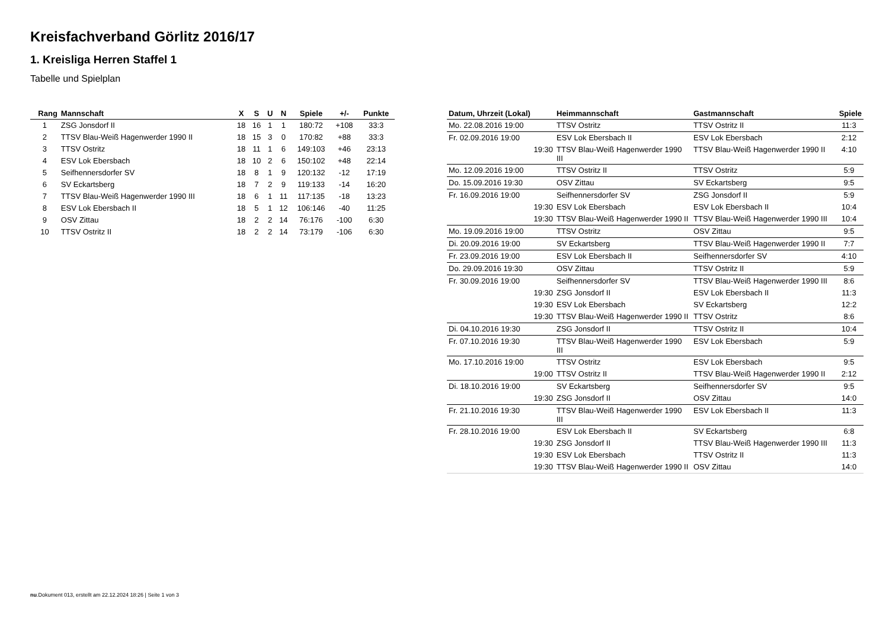Kreisfachverband Görlitz 2016/17
1. Kreisliga Herren Staffel 1
Tabelle und Spielplan
| Rang | Mannschaft | X | S | U | N | Spiele | +/- | Punkte |
| --- | --- | --- | --- | --- | --- | --- | --- | --- |
| 1 | ZSG Jonsdorf II | 18 | 16 | 1 | 1 | 180:72 | +108 | 33:3 |
| 2 | TTSV Blau-Weiß Hagenwerder 1990 II | 18 | 15 | 3 | 0 | 170:82 | +88 | 33:3 |
| 3 | TTSV Ostritz | 18 | 11 | 1 | 6 | 149:103 | +46 | 23:13 |
| 4 | ESV Lok Ebersbach | 18 | 10 | 2 | 6 | 150:102 | +48 | 22:14 |
| 5 | Seifhennersdorfer SV | 18 | 8 | 1 | 9 | 120:132 | -12 | 17:19 |
| 6 | SV Eckartsberg | 18 | 7 | 2 | 9 | 119:133 | -14 | 16:20 |
| 7 | TTSV Blau-Weiß Hagenwerder 1990 III | 18 | 6 | 1 | 11 | 117:135 | -18 | 13:23 |
| 8 | ESV Lok Ebersbach II | 18 | 5 | 1 | 12 | 106:146 | -40 | 11:25 |
| 9 | OSV Zittau | 18 | 2 | 2 | 14 | 76:176 | -100 | 6:30 |
| 10 | TTSV Ostritz II | 18 | 2 | 2 | 14 | 73:179 | -106 | 6:30 |
| Datum, Uhrzeit (Lokal) | Heimmannschaft | Gastmannschaft | Spiele |
| --- | --- | --- | --- |
| Mo. 22.08.2016 19:00 | TTSV Ostritz | TTSV Ostritz II | 11:3 |
| Fr. 02.09.2016 19:00 | ESV Lok Ebersbach II | ESV Lok Ebersbach | 2:12 |
| 19:30 | TTSV Blau-Weiß Hagenwerder 1990 III | TTSV Blau-Weiß Hagenwerder 1990 II | 4:10 |
| Mo. 12.09.2016 19:00 | TTSV Ostritz II | TTSV Ostritz | 5:9 |
| Do. 15.09.2016 19:30 | OSV Zittau | SV Eckartsberg | 9:5 |
| Fr. 16.09.2016 19:00 | Seifhennersdorfer SV | ZSG Jonsdorf II | 5:9 |
| 19:30 | ESV Lok Ebersbach | ESV Lok Ebersbach II | 10:4 |
| 19:30 | TTSV Blau-Weiß Hagenwerder 1990 II | TTSV Blau-Weiß Hagenwerder 1990 III | 10:4 |
| Mo. 19.09.2016 19:00 | TTSV Ostritz | OSV Zittau | 9:5 |
| Di. 20.09.2016 19:00 | SV Eckartsberg | TTSV Blau-Weiß Hagenwerder 1990 II | 7:7 |
| Fr. 23.09.2016 19:00 | ESV Lok Ebersbach II | Seifhennersdorfer SV | 4:10 |
| Do. 29.09.2016 19:30 | OSV Zittau | TTSV Ostritz II | 5:9 |
| Fr. 30.09.2016 19:00 | Seifhennersdorfer SV | TTSV Blau-Weiß Hagenwerder 1990 III | 8:6 |
| 19:30 | ZSG Jonsdorf II | ESV Lok Ebersbach II | 11:3 |
| 19:30 | ESV Lok Ebersbach | SV Eckartsberg | 12:2 |
| 19:30 | TTSV Blau-Weiß Hagenwerder 1990 II | TTSV Ostritz | 8:6 |
| Di. 04.10.2016 19:30 | ZSG Jonsdorf II | TTSV Ostritz II | 10:4 |
| Fr. 07.10.2016 19:30 | TTSV Blau-Weiß Hagenwerder 1990 III | ESV Lok Ebersbach | 5:9 |
| Mo. 17.10.2016 19:00 | TTSV Ostritz | ESV Lok Ebersbach | 9:5 |
| 19:00 | TTSV Ostritz II | TTSV Blau-Weiß Hagenwerder 1990 II | 2:12 |
| Di. 18.10.2016 19:00 | SV Eckartsberg | Seifhennersdorfer SV | 9:5 |
| 19:30 | ZSG Jonsdorf II | OSV Zittau | 14:0 |
| Fr. 21.10.2016 19:30 | TTSV Blau-Weiß Hagenwerder 1990 III | ESV Lok Ebersbach II | 11:3 |
| Fr. 28.10.2016 19:00 | ESV Lok Ebersbach II | SV Eckartsberg | 6:8 |
| 19:30 | ZSG Jonsdorf II | TTSV Blau-Weiß Hagenwerder 1990 III | 11:3 |
| 19:30 | ESV Lok Ebersbach | TTSV Ostritz II | 11:3 |
| 19:30 | TTSV Blau-Weiß Hagenwerder 1990 II | OSV Zittau | 14:0 |
nu.Dokument 013, erstellt am 22.12.2024 18:26 | Seite 1 von 3